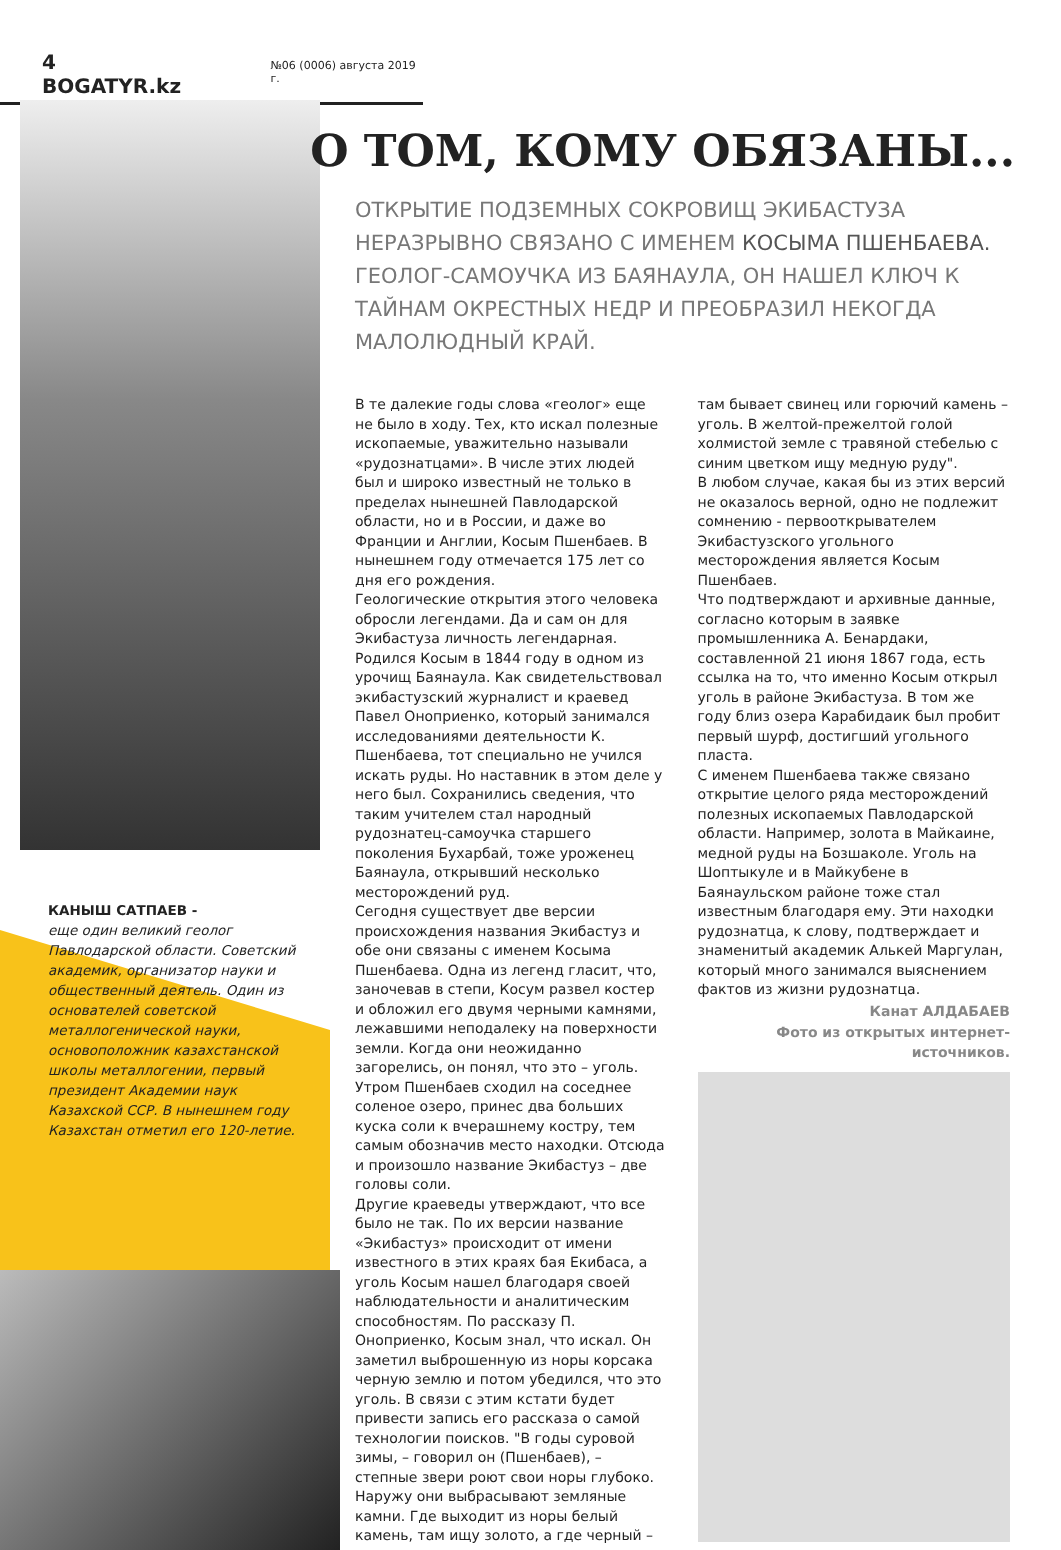4 BOGATYR.kz №06 (0006) августа 2019 г.
КАНЫШ САТПАЕВ -
еще один великий геолог Павлодарской области. Советский академик, организатор науки и общественный деятель. Один из основателей советской металлогенической науки, основоположник казахстанской школы металлогении, первый президент Академии наук Казахской ССР. В нынешнем году Казахстан отметил его 120-летие.
О ТОМ, КОМУ ОБЯЗАНЫ...
ОТКРЫТИЕ ПОДЗЕМНЫХ СОКРОВИЩ ЭКИБАСТУЗА НЕРАЗРЫВНО СВЯЗАНО С ИМЕНЕМ КОСЫМА ПШЕНБАЕВА. ГЕОЛОГ-САМОУЧКА ИЗ БАЯНАУЛА, ОН НАШЕЛ КЛЮЧ К ТАЙНАМ ОКРЕСТНЫХ НЕДР И ПРЕОБРАЗИЛ НЕКОГДА МАЛОЛЮДНЫЙ КРАЙ.
В те далекие годы слова «геолог» еще не было в ходу. Тех, кто искал полезные ископаемые, уважительно называли «рудознатцами». В числе этих людей был и широко известный не только в пределах нынешней Павлодарской области, но и в России, и даже во Франции и Англии, Косым Пшенбаев. В нынешнем году отмечается 175 лет со дня его рождения.
Геологические открытия этого человека обросли легендами. Да и сам он для Экибастуза личность легендарная. Родился Косым в 1844 году в одном из урочищ Баянаула. Как свидетельствовал экибастузский журналист и краевед Павел Оноприенко, который занимался исследованиями деятельности К. Пшенбаева, тот специально не учился искать руды. Но наставник в этом деле у него был. Сохранились сведения, что таким учителем стал народный рудознатец-самоучка старшего поколения Бухарбай, тоже уроженец Баянаула, открывший несколько месторождений руд.
Сегодня существует две версии происхождения названия Экибастуз и обе они связаны с именем Косыма Пшенбаева. Одна из легенд гласит, что, заночевав в степи, Косум развел костер и обложил его двумя черными камнями, лежавшими неподалеку на поверхности земли. Когда они неожиданно загорелись, он понял, что это – уголь. Утром Пшенбаев сходил на соседнее соленое озеро, принес два больших куска соли к вчерашнему костру, тем самым обозначив место находки. Отсюда и произошло название Экибастуз – две головы соли.
Другие краеведы утверждают, что все было не так. По их версии название «Экибастуз» происходит от имени известного в этих краях бая Екибаса, а уголь Косым нашел благодаря своей наблюдательности и аналитическим способностям. По рассказу П. Оноприенко, Косым знал, что искал. Он заметил выброшенную из норы корсака черную землю и потом убедился, что это уголь. В связи с этим кстати будет привести запись его рассказа о самой технологии поисков. "В годы суровой зимы, – говорил он (Пшенбаев), – степные звери роют свои норы глубоко. Наружу они выбрасывают земляные камни. Где выходит из норы белый камень, там ищу золото, а где черный – там бывает свинец или горючий камень – уголь. В желтой-прежелтой голой холмистой земле с травяной стебелью с синим цветком ищу медную руду".
В любом случае, какая бы из этих версий не оказалось верной, одно не подлежит сомнению - первооткрывателем Экибастузского угольного месторождения является Косым Пшенбаев.
Что подтверждают и архивные данные, согласно которым в заявке промышленника А. Бенардаки, составленной 21 июня 1867 года, есть ссылка на то, что именно Косым открыл уголь в районе Экибастуза. В том же году близ озера Карабидаик был пробит первый шурф, достигший угольного пласта.
С именем Пшенбаева также связано открытие целого ряда месторождений полезных ископаемых Павлодарской области. Например, золота в Майкаине, медной руды на Бозшаколе. Уголь на Шоптыкуле и в Майкубене в Баянаульском районе тоже стал известным благодаря ему. Эти находки рудознатца, к слову, подтверждает и знаменитый академик Алькей Маргулан, который много занимался выяснением фактов из жизни рудознатца.
Канат АЛДАБАЕВ
Фото из открытых интернет-источников.